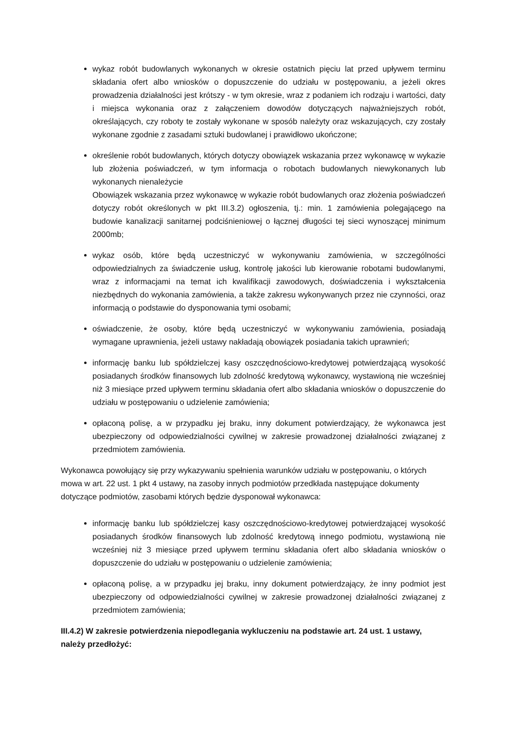wykaz robót budowlanych wykonanych w okresie ostatnich pięciu lat przed upływem terminu składania ofert albo wniosków o dopuszczenie do udziału w postępowaniu, a jeżeli okres prowadzenia działalności jest krótszy - w tym okresie, wraz z podaniem ich rodzaju i wartości, daty i miejsca wykonania oraz z załączeniem dowodów dotyczących najważniejszych robót, określających, czy roboty te zostały wykonane w sposób należyty oraz wskazujących, czy zostały wykonane zgodnie z zasadami sztuki budowlanej i prawidłowo ukończone;
określenie robót budowlanych, których dotyczy obowiązek wskazania przez wykonawcę w wykazie lub złożenia poświadczeń, w tym informacja o robotach budowlanych niewykonanych lub wykonanych nienależycie
Obowiązek wskazania przez wykonawcę w wykazie robót budowlanych oraz złożenia poświadczeń dotyczy robót określonych w pkt III.3.2) ogłoszenia, tj.: min. 1 zamówienia polegającego na budowie kanalizacji sanitarnej podciśnieniowej o łącznej długości tej sieci wynoszącej minimum 2000mb;
wykaz osób, które będą uczestniczyć w wykonywaniu zamówienia, w szczególności odpowiedzialnych za świadczenie usług, kontrolę jakości lub kierowanie robotami budowlanymi, wraz z informacjami na temat ich kwalifikacji zawodowych, doświadczenia i wykształcenia niezbędnych do wykonania zamówienia, a także zakresu wykonywanych przez nie czynności, oraz informacją o podstawie do dysponowania tymi osobami;
oświadczenie, że osoby, które będą uczestniczyć w wykonywaniu zamówienia, posiadają wymagane uprawnienia, jeżeli ustawy nakładają obowiązek posiadania takich uprawnień;
informację banku lub spółdzielczej kasy oszczędnościowo-kredytowej potwierdzającą wysokość posiadanych środków finansowych lub zdolność kredytową wykonawcy, wystawioną nie wcześniej niż 3 miesiące przed upływem terminu składania ofert albo składania wniosków o dopuszczenie do udziału w postępowaniu o udzielenie zamówienia;
opłaconą polisę, a w przypadku jej braku, inny dokument potwierdzający, że wykonawca jest ubezpieczony od odpowiedzialności cywilnej w zakresie prowadzonej działalności związanej z przedmiotem zamówienia.
Wykonawca powołujący się przy wykazywaniu spełnienia warunków udziału w postępowaniu, o których mowa w art. 22 ust. 1 pkt 4 ustawy, na zasoby innych podmiotów przedkłada następujące dokumenty dotyczące podmiotów, zasobami których będzie dysponował wykonawca:
informację banku lub spółdzielczej kasy oszczędnościowo-kredytowej potwierdzającej wysokość posiadanych środków finansowych lub zdolność kredytową innego podmiotu, wystawioną nie wcześniej niż 3 miesiące przed upływem terminu składania ofert albo składania wniosków o dopuszczenie do udziału w postępowaniu o udzielenie zamówienia;
opłaconą polisę, a w przypadku jej braku, inny dokument potwierdzający, że inny podmiot jest ubezpieczony od odpowiedzialności cywilnej w zakresie prowadzonej działalności związanej z przedmiotem zamówienia;
III.4.2) W zakresie potwierdzenia niepodlegania wykluczeniu na podstawie art. 24 ust. 1 ustawy, należy przedłożyć: